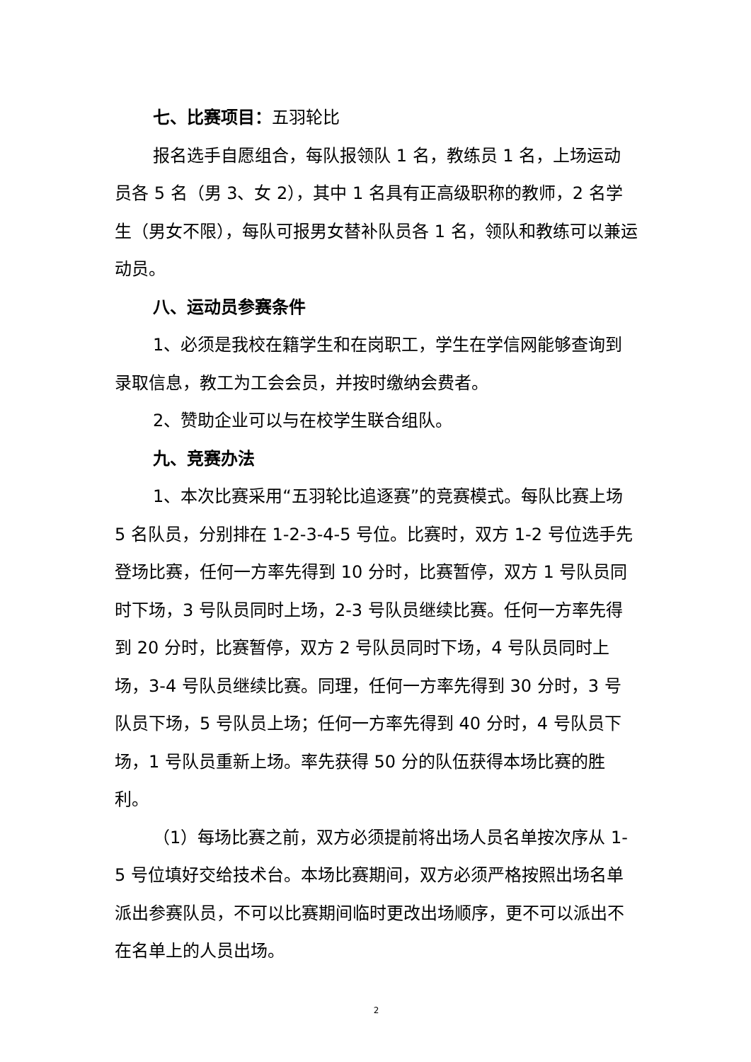七、比赛项目：五羽轮比
报名选手自愿组合，每队报领队 1 名，教练员 1 名，上场运动员各 5 名（男 3、女 2），其中 1 名具有正高级职称的教师，2 名学生（男女不限），每队可报男女替补队员各 1 名，领队和教练可以兼运动员。
八、运动员参赛条件
1、必须是我校在籍学生和在岗职工，学生在学信网能够查询到录取信息，教工为工会会员，并按时缴纳会费者。
2、赞助企业可以与在校学生联合组队。
九、竞赛办法
1、本次比赛采用“五羽轮比追逐赛”的竞赛模式。每队比赛上场 5 名队员，分别排在 1-2-3-4-5 号位。比赛时，双方 1-2 号位选手先登场比赛，任何一方率先得到 10 分时，比赛暂停，双方 1 号队员同时下场，3 号队员同时上场，2-3 号队员继续比赛。任何一方率先得到 20 分时，比赛暂停，双方 2 号队员同时下场，4 号队员同时上场，3-4 号队员继续比赛。同理，任何一方率先得到 30 分时，3 号队员下场，5 号队员上场；任何一方率先得到 40 分时，4 号队员下场，1 号队员重新上场。率先获得 50 分的队伍获得本场比赛的胜利。
（1）每场比赛之前，双方必须提前将出场人员名单按次序从 1-5 号位填好交给技术台。本场比赛期间，双方必须严格按照出场名单派出参赛队员，不可以比赛期间临时更改出场顺序，更不可以派出不在名单上的人员出场。
2